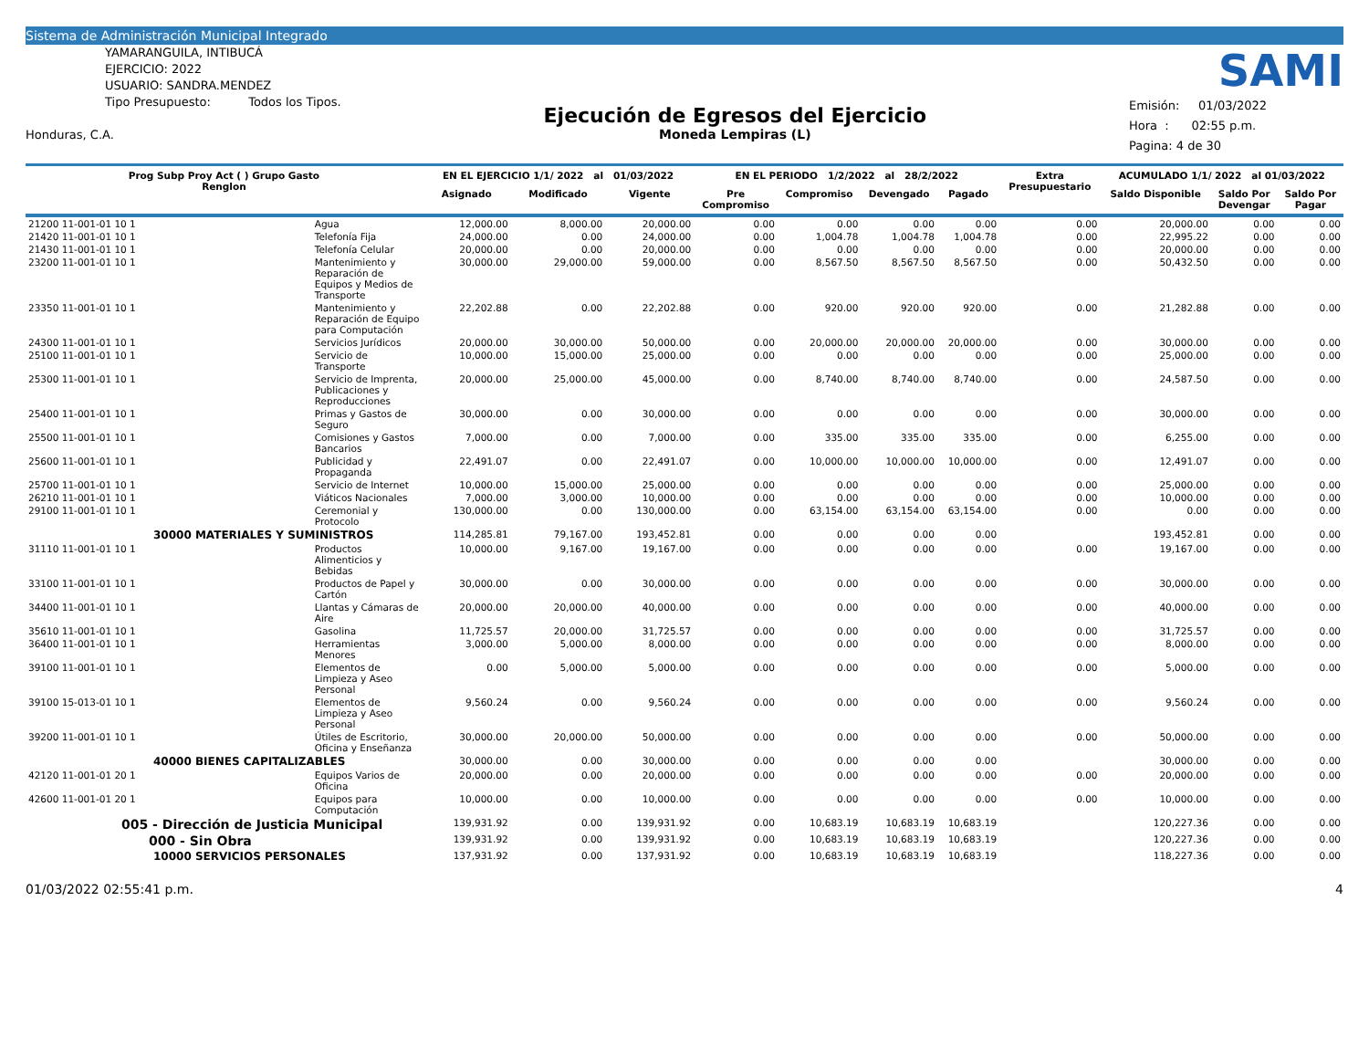Sistema de Administración Municipal Integrado
YAMARANGUILA, INTIBUCÁ
EJERCICIO: 2022
USUARIO: SANDRA.MENDEZ
Tipo Presupuesto: Todos los Tipos.
Honduras, C.A.
Ejecución de Egresos del Ejercicio
Moneda Lempiras (L)
SAMI
Emisión: 01/03/2022
Hora : 02:55 p.m.
Pagina: 4 de 30
| Prog Subp Proy Act ( ) Grupo Gasto Renglon | | EN EL EJERCICIO 1/1/ 2022 al 01/03/2022 | | | EN EL PERIODO 1/2/2022 al 28/2/2022 | | | | Extra Presupuestario | ACUMULADO 1/1/ 2022 al 01/03/2022 | | |
| --- | --- | --- | --- | --- | --- | --- | --- | --- | --- | --- | --- | --- |
| | | Asignado | Modificado | Vigente | Pre Compromiso | Compromiso | Devengado | Pagado | | Saldo Disponible | Saldo Por Devengar | Saldo Por Pagar |
| 21200 11-001-01 10 1 | Agua | 12,000.00 | 8,000.00 | 20,000.00 | 0.00 | 0.00 | 0.00 | 0.00 | 0.00 | 20,000.00 | 0.00 | 0.00 |
| 21420 11-001-01 10 1 | Telefonía Fija | 24,000.00 | 0.00 | 24,000.00 | 0.00 | 1,004.78 | 1,004.78 | 1,004.78 | 0.00 | 22,995.22 | 0.00 | 0.00 |
| 21430 11-001-01 10 1 | Telefonía Celular | 20,000.00 | 0.00 | 20,000.00 | 0.00 | 0.00 | 0.00 | 0.00 | 0.00 | 20,000.00 | 0.00 | 0.00 |
| 23200 11-001-01 10 1 | Mantenimiento y Reparación de Equipos y Medios de Transporte | 30,000.00 | 29,000.00 | 59,000.00 | 0.00 | 8,567.50 | 8,567.50 | 8,567.50 | 0.00 | 50,432.50 | 0.00 | 0.00 |
| 23350 11-001-01 10 1 | Mantenimiento y Reparación de Equipo para Computación | 22,202.88 | 0.00 | 22,202.88 | 0.00 | 920.00 | 920.00 | 920.00 | 0.00 | 21,282.88 | 0.00 | 0.00 |
| 24300 11-001-01 10 1 | Servicios Jurídicos | 20,000.00 | 30,000.00 | 50,000.00 | 0.00 | 20,000.00 | 20,000.00 | 20,000.00 | 0.00 | 30,000.00 | 0.00 | 0.00 |
| 25100 11-001-01 10 1 | Servicio de Transporte | 10,000.00 | 15,000.00 | 25,000.00 | 0.00 | 0.00 | 0.00 | 0.00 | 0.00 | 25,000.00 | 0.00 | 0.00 |
| 25300 11-001-01 10 1 | Servicio de Imprenta, Publicaciones y Reproducciones | 20,000.00 | 25,000.00 | 45,000.00 | 0.00 | 8,740.00 | 8,740.00 | 8,740.00 | 0.00 | 24,587.50 | 0.00 | 0.00 |
| 25400 11-001-01 10 1 | Primas y Gastos de Seguro | 30,000.00 | 0.00 | 30,000.00 | 0.00 | 0.00 | 0.00 | 0.00 | 0.00 | 30,000.00 | 0.00 | 0.00 |
| 25500 11-001-01 10 1 | Comisiones y Gastos Bancarios | 7,000.00 | 0.00 | 7,000.00 | 0.00 | 335.00 | 335.00 | 335.00 | 0.00 | 6,255.00 | 0.00 | 0.00 |
| 25600 11-001-01 10 1 | Publicidad y Propaganda | 22,491.07 | 0.00 | 22,491.07 | 0.00 | 10,000.00 | 10,000.00 | 10,000.00 | 0.00 | 12,491.07 | 0.00 | 0.00 |
| 25700 11-001-01 10 1 | Servicio de Internet | 10,000.00 | 15,000.00 | 25,000.00 | 0.00 | 0.00 | 0.00 | 0.00 | 0.00 | 25,000.00 | 0.00 | 0.00 |
| 26210 11-001-01 10 1 | Viáticos Nacionales | 7,000.00 | 3,000.00 | 10,000.00 | 0.00 | 0.00 | 0.00 | 0.00 | 0.00 | 10,000.00 | 0.00 | 0.00 |
| 29100 11-001-01 10 1 | Ceremonial y Protocolo | 130,000.00 | 0.00 | 130,000.00 | 0.00 | 63,154.00 | 63,154.00 | 63,154.00 | 0.00 | 0.00 | 0.00 | 0.00 |
| 30000 MATERIALES Y SUMINISTROS | | 114,285.81 | 79,167.00 | 193,452.81 | 0.00 | 0.00 | 0.00 | 0.00 | | 193,452.81 | 0.00 | 0.00 |
| 31110 11-001-01 10 1 | Productos Alimenticios y Bebidas | 10,000.00 | 9,167.00 | 19,167.00 | 0.00 | 0.00 | 0.00 | 0.00 | 0.00 | 19,167.00 | 0.00 | 0.00 |
| 33100 11-001-01 10 1 | Productos de Papel y Cartón | 30,000.00 | 0.00 | 30,000.00 | 0.00 | 0.00 | 0.00 | 0.00 | 0.00 | 30,000.00 | 0.00 | 0.00 |
| 34400 11-001-01 10 1 | Llantas y Cámaras de Aire | 20,000.00 | 20,000.00 | 40,000.00 | 0.00 | 0.00 | 0.00 | 0.00 | 0.00 | 40,000.00 | 0.00 | 0.00 |
| 35610 11-001-01 10 1 | Gasolina | 11,725.57 | 20,000.00 | 31,725.57 | 0.00 | 0.00 | 0.00 | 0.00 | 0.00 | 31,725.57 | 0.00 | 0.00 |
| 36400 11-001-01 10 1 | Herramientas Menores | 3,000.00 | 5,000.00 | 8,000.00 | 0.00 | 0.00 | 0.00 | 0.00 | 0.00 | 8,000.00 | 0.00 | 0.00 |
| 39100 11-001-01 10 1 | Elementos de Limpieza y Aseo Personal | 0.00 | 5,000.00 | 5,000.00 | 0.00 | 0.00 | 0.00 | 0.00 | 0.00 | 5,000.00 | 0.00 | 0.00 |
| 39100 15-013-01 10 1 | Elementos de Limpieza y Aseo Personal | 9,560.24 | 0.00 | 9,560.24 | 0.00 | 0.00 | 0.00 | 0.00 | 0.00 | 9,560.24 | 0.00 | 0.00 |
| 39200 11-001-01 10 1 | Útiles de Escritorio, Oficina y Enseñanza | 30,000.00 | 20,000.00 | 50,000.00 | 0.00 | 0.00 | 0.00 | 0.00 | 0.00 | 50,000.00 | 0.00 | 0.00 |
| 40000 BIENES CAPITALIZABLES | | 30,000.00 | 0.00 | 30,000.00 | 0.00 | 0.00 | 0.00 | 0.00 | | 30,000.00 | 0.00 | 0.00 |
| 42120 11-001-01 20 1 | Equipos Varios de Oficina | 20,000.00 | 0.00 | 20,000.00 | 0.00 | 0.00 | 0.00 | 0.00 | 0.00 | 20,000.00 | 0.00 | 0.00 |
| 42600 11-001-01 20 1 | Equipos para Computación | 10,000.00 | 0.00 | 10,000.00 | 0.00 | 0.00 | 0.00 | 0.00 | 0.00 | 10,000.00 | 0.00 | 0.00 |
| 005 - Dirección de Justicia Municipal | | 139,931.92 | 0.00 | 139,931.92 | 0.00 | 10,683.19 | 10,683.19 | 10,683.19 | | 120,227.36 | 0.00 | 0.00 |
| 000 - Sin Obra | | 139,931.92 | 0.00 | 139,931.92 | 0.00 | 10,683.19 | 10,683.19 | 10,683.19 | | 120,227.36 | 0.00 | 0.00 |
| 10000 SERVICIOS PERSONALES | | 137,931.92 | 0.00 | 137,931.92 | 0.00 | 10,683.19 | 10,683.19 | 10,683.19 | | 118,227.36 | 0.00 | 0.00 |
01/03/2022 02:55:41 p.m. 4